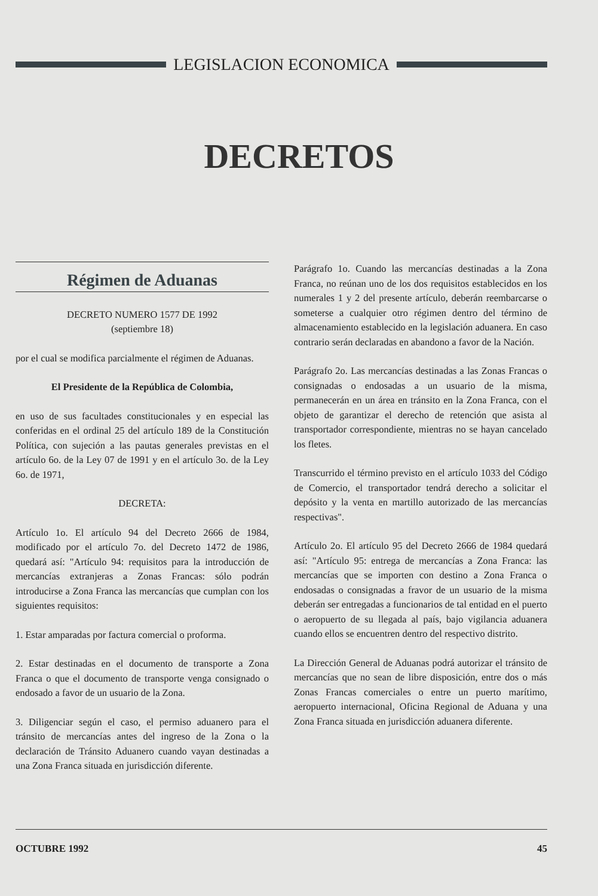LEGISLACION ECONOMICA
DECRETOS
Régimen de Aduanas
DECRETO NUMERO 1577 DE 1992
(septiembre 18)
por el cual se modifica parcialmente el régimen de Aduanas.
El Presidente de la República de Colombia,
en uso de sus facultades constitucionales y en especial las conferidas en el ordinal 25 del artículo 189 de la Constitución Política, con sujeción a las pautas generales previstas en el artículo 6o. de la Ley 07 de 1991 y en el artículo 3o. de la Ley 6o. de 1971,
DECRETA:
Artículo 1o. El artículo 94 del Decreto 2666 de 1984, modificado por el artículo 7o. del Decreto 1472 de 1986, quedará así: "Artículo 94: requisitos para la introducción de mercancías extranjeras a Zonas Francas: sólo podrán introducirse a Zona Franca las mercancías que cumplan con los siguientes requisitos:
1. Estar amparadas por factura comercial o proforma.
2. Estar destinadas en el documento de transporte a Zona Franca o que el documento de transporte venga consignado o endosado a favor de un usuario de la Zona.
3. Diligenciar según el caso, el permiso aduanero para el tránsito de mercancías antes del ingreso de la Zona o la declaración de Tránsito Aduanero cuando vayan destinadas a una Zona Franca situada en jurisdicción diferente.
Parágrafo 1o. Cuando las mercancías destinadas a la Zona Franca, no reúnan uno de los dos requisitos establecidos en los numerales 1 y 2 del presente artículo, deberán reembarcarse o someterse a cualquier otro régimen dentro del término de almacenamiento establecido en la legislación aduanera. En caso contrario serán declaradas en abandono a favor de la Nación.
Parágrafo 2o. Las mercancías destinadas a las Zonas Francas o consignadas o endosadas a un usuario de la misma, permanecerán en un área en tránsito en la Zona Franca, con el objeto de garantizar el derecho de retención que asista al transportador correspondiente, mientras no se hayan cancelado los fletes.
Transcurrido el término previsto en el artículo 1033 del Código de Comercio, el transportador tendrá derecho a solicitar el depósito y la venta en martillo autorizado de las mercancías respectivas".
Artículo 2o. El artículo 95 del Decreto 2666 de 1984 quedará así: "Artículo 95: entrega de mercancías a Zona Franca: las mercancías que se importen con destino a Zona Franca o endosadas o consignadas a fravor de un usuario de la misma deberán ser entregadas a funcionarios de tal entidad en el puerto o aeropuerto de su llegada al país, bajo vigilancia aduanera cuando ellos se encuentren dentro del respectivo distrito.
La Dirección General de Aduanas podrá autorizar el tránsito de mercancías que no sean de libre disposición, entre dos o más Zonas Francas comerciales o entre un puerto marítimo, aeropuerto internacional, Oficina Regional de Aduana y una Zona Franca situada en jurisdicción aduanera diferente.
OCTUBRE 1992 45